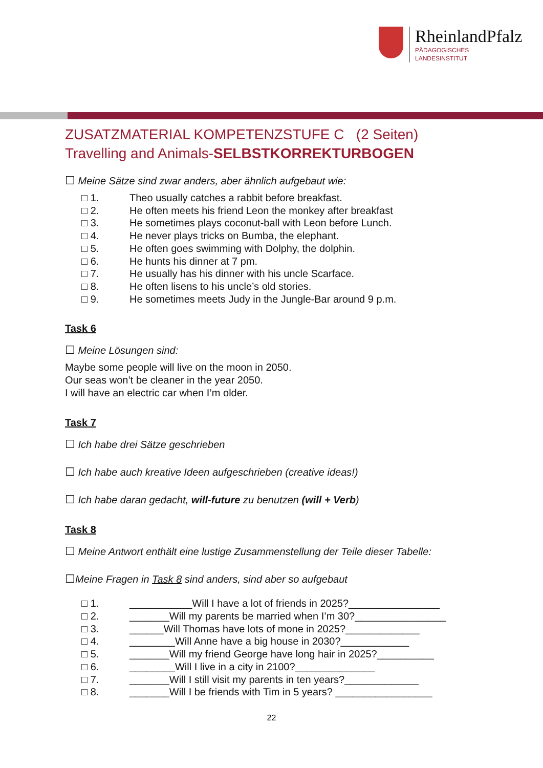RheinlandPfalz
PÄDAGOGISCHES
LANDESINSTITUT
ZUSATZMATERIAL KOMPETENZSTUFE C (2 Seiten)
Travelling and Animals-SELBSTKORREKTURBOGEN
☐ Meine Sätze sind zwar anders, aber ähnlich aufgebaut wie:
□ 1. Theo usually catches a rabbit before breakfast.
□ 2. He often meets his friend Leon the monkey after breakfast
□ 3. He sometimes plays coconut-ball with Leon before Lunch.
□ 4. He never plays tricks on Bumba, the elephant.
□ 5. He often goes swimming with Dolphy, the dolphin.
□ 6. He hunts his dinner at 7 pm.
□ 7. He usually has his dinner with his uncle Scarface.
□ 8. He often lisens to his uncle’s old stories.
□ 9. He sometimes meets Judy in the Jungle-Bar around 9 p.m.
Task 6
☐ Meine Lösungen sind:
Maybe some people will live on the moon in 2050.
Our seas won’t be cleaner in the year 2050.
I will have an electric car when I’m older.
Task 7
☐ Ich habe drei Sätze geschrieben
☐ Ich habe auch kreative Ideen aufgeschrieben (creative ideas!)
☐ Ich habe daran gedacht, will-future zu benutzen (will + Verb)
Task 8
☐ Meine Antwort enthält eine lustige Zusammenstellung der Teile dieser Tabelle:
☐Meine Fragen in Task 8 sind anders, sind aber so aufgebaut
□ 1. ___________Will I have a lot of friends in 2025?________________
□ 2. _______Will my parents be married when I’m 30?________________
□ 3. ______Will Thomas have lots of mone in 2025?_____________
□ 4. ________Will Anne have a big house in 2030?____________
□ 5. _______Will my friend George have long hair in 2025?__________
□ 6. ________Will I live in a city in 2100?______________
□ 7. _______Will I still visit my parents in ten years?_____________
□ 8. _______Will I be friends with Tim in 5 years? _________________
22